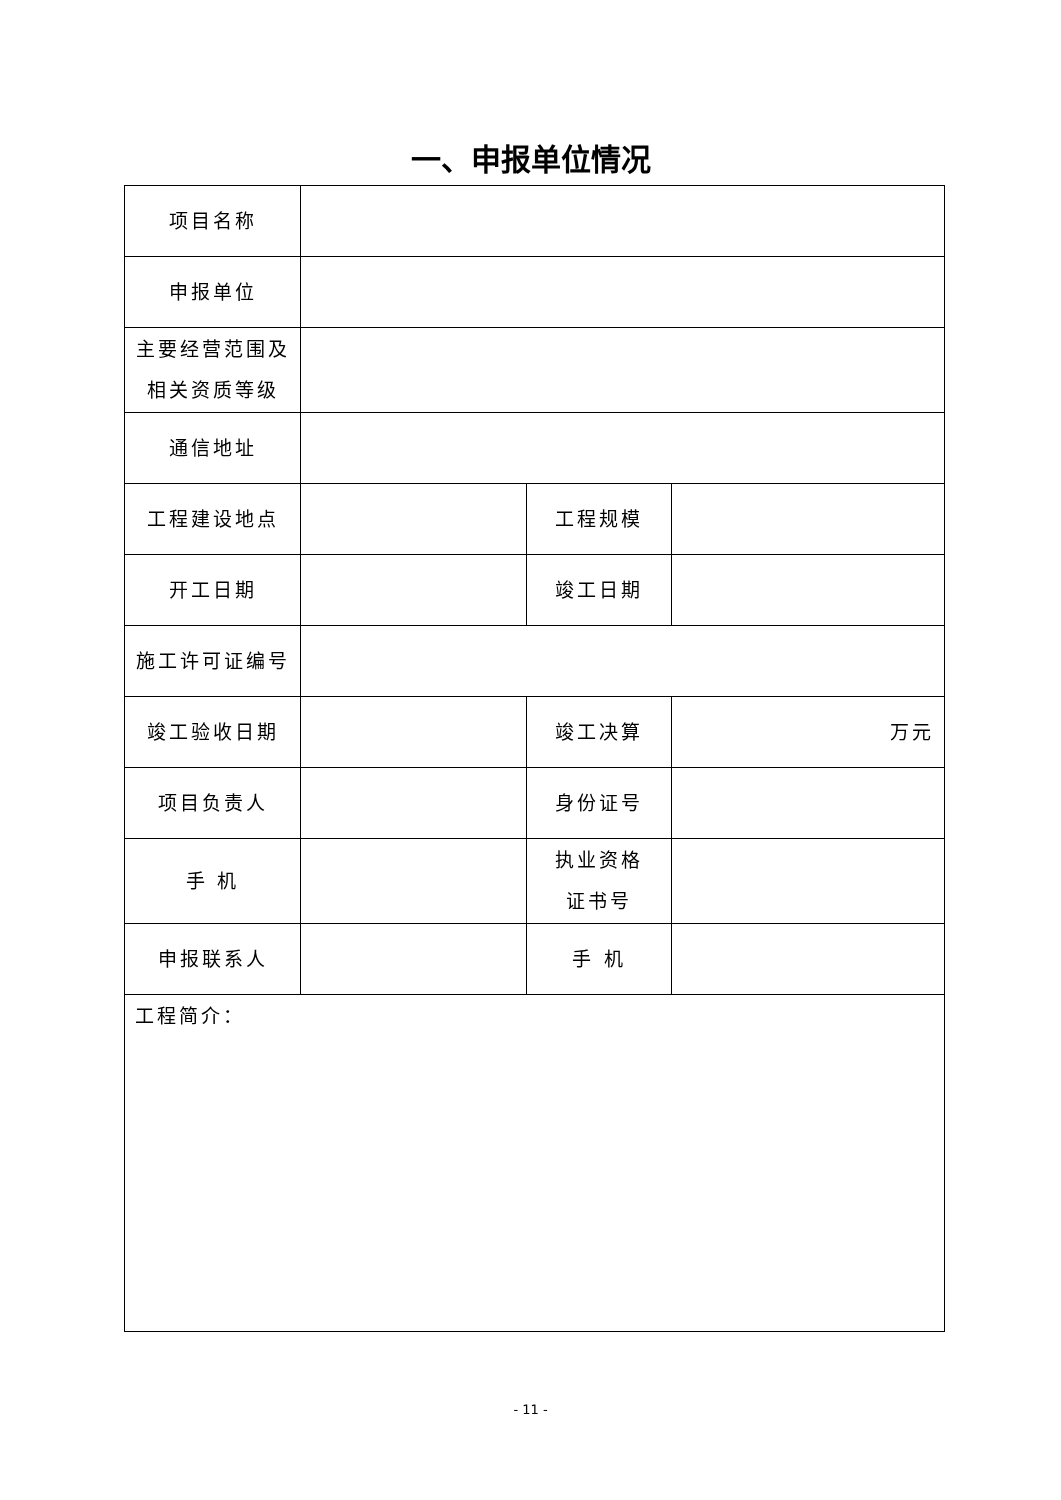一、申报单位情况
| 项目名称 | | | |
| 申报单位 | | | |
| 主要经营范围及 相关资质等级 | | | |
| 通信地址 | | | |
| 工程建设地点 | | 工程规模 | |
| 开工日期 | | 竣工日期 | |
| 施工许可证编号 | | | |
| 竣工验收日期 | | 竣工决算 | 万元 |
| 项目负责人 | | 身份证号 | |
| 手 机 | | 执业资格 证书号 | |
| 申报联系人 | | 手 机 | |
| 工程简介： | | | |
- 11 -